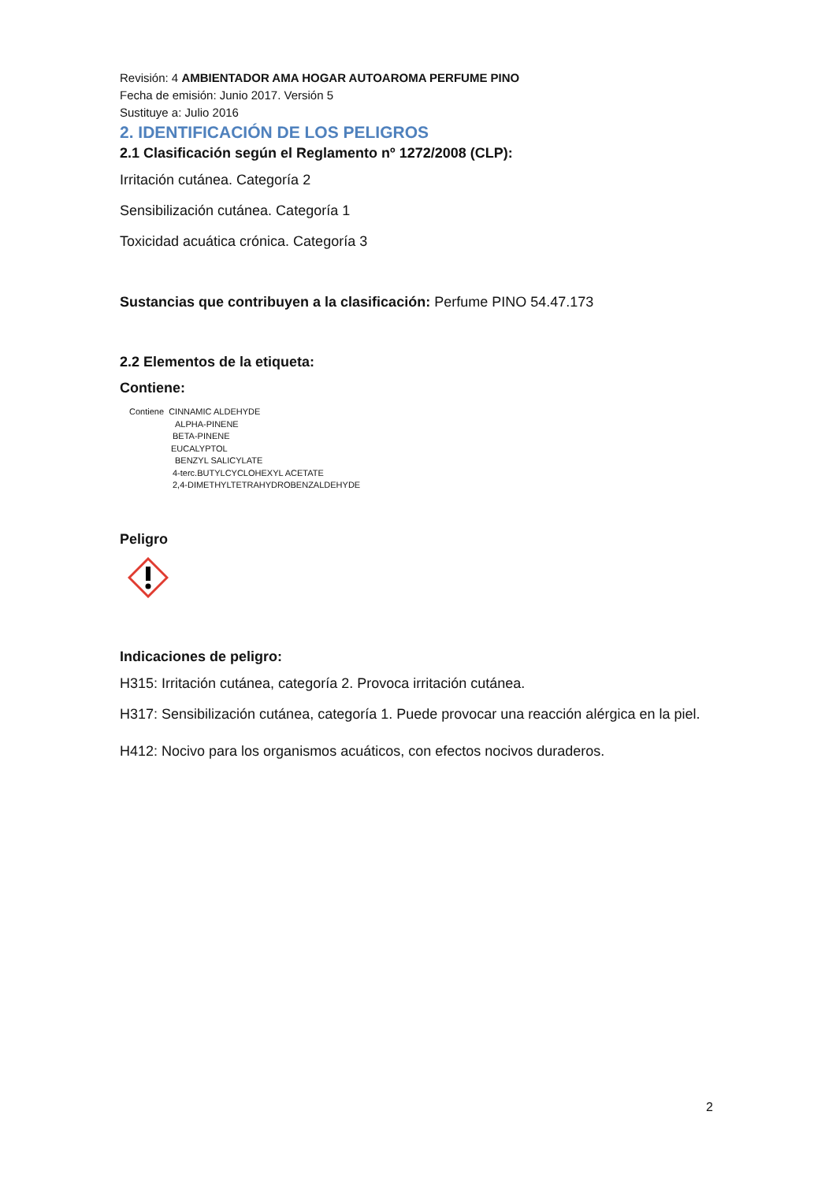Revisión: 4 AMBIENTADOR AMA HOGAR AUTOAROMA PERFUME PINO
Fecha de emisión: Junio 2017. Versión 5
Sustituye a: Julio 2016
2. IDENTIFICACIÓN DE LOS PELIGROS
2.1 Clasificación según el Reglamento nº 1272/2008 (CLP):
Irritación cutánea. Categoría 2
Sensibilización cutánea. Categoría 1
Toxicidad acuática crónica. Categoría 3
Sustancias que contribuyen a la clasificación: Perfume PINO 54.47.173
2.2 Elementos de la etiqueta:
Contiene:
Contiene CINNAMIC ALDEHYDE
ALPHA-PINENE
BETA-PINENE
EUCALYPTOL
BENZYL SALICYLATE
4-terc.BUTYLCYCLOHEXYL ACETATE
2,4-DIMETHYLTETRAHYDROBENZALDEHYDE
Peligro
Indicaciones de peligro:
H315: Irritación cutánea, categoría 2. Provoca irritación cutánea.
H317: Sensibilización cutánea, categoría 1. Puede provocar una reacción alérgica en la piel.
H412: Nocivo para los organismos acuáticos, con efectos nocivos duraderos.
2